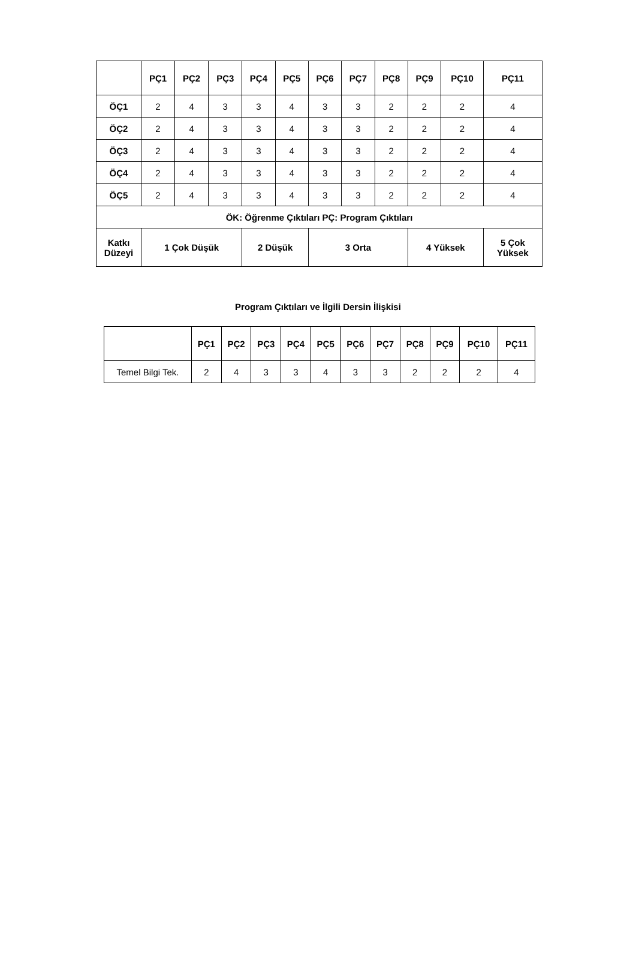| | PÇ1 | PÇ2 | PÇ3 | PÇ4 | PÇ5 | PÇ6 | PÇ7 | PÇ8 | PÇ9 | PÇ10 | PÇ11 | |
| --- | --- | --- | --- | --- | --- | --- | --- | --- | --- | --- | --- | --- |
| ÖÇ1 | 2 | 4 | 3 | 3 | 4 | 3 | 3 | 2 | 2 | 2 | 4 | |
| ÖÇ2 | 2 | 4 | 3 | 3 | 4 | 3 | 3 | 2 | 2 | 2 | 4 | |
| ÖÇ3 | 2 | 4 | 3 | 3 | 4 | 3 | 3 | 2 | 2 | 2 | 4 | |
| ÖÇ4 | 2 | 4 | 3 | 3 | 4 | 3 | 3 | 2 | 2 | 2 | 4 | |
| ÖÇ5 | 2 | 4 | 3 | 3 | 4 | 3 | 3 | 2 | 2 | 2 | 4 | |
| ÖK: Öğrenme Çıktıları PÇ: Program Çıktıları | | | | | | | | | | | | |
| Katkı Düzeyi | 1 Çok Düşük | | | 2 Düşük | | 3 Orta | | | 4 Yüksek | | | 5 Çok Yüksek |
Program Çıktıları ve İlgili Dersin İlişkisi
| | PÇ1 | PÇ2 | PÇ3 | PÇ4 | PÇ5 | PÇ6 | PÇ7 | PÇ8 | PÇ9 | PÇ10 | PÇ11 |
| --- | --- | --- | --- | --- | --- | --- | --- | --- | --- | --- | --- |
| Temel Bilgi Tek. | 2 | 4 | 3 | 3 | 4 | 3 | 3 | 2 | 2 | 2 | 4 |